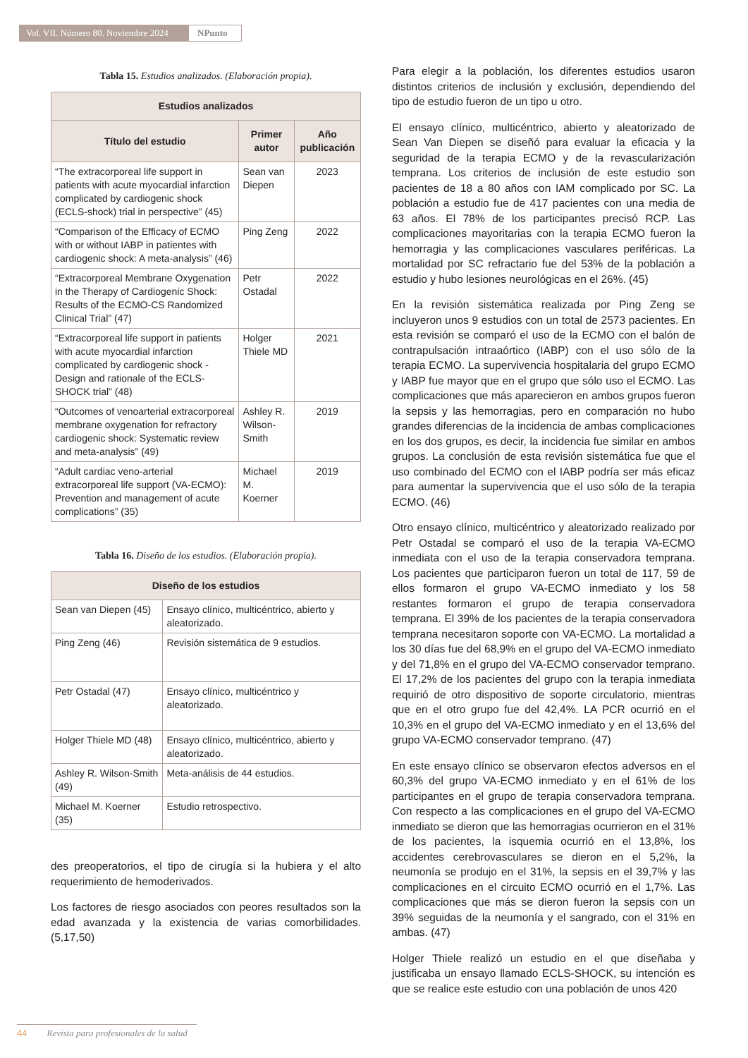Vol. VII. Número 80. Noviembre 2024
NPunto
Tabla 15. Estudios analizados. (Elaboración propia).
| Estudios analizados | | |
| --- | --- | --- |
| Título del estudio | Primer autor | Año publicación |
| “The extracorporeal life support in patients with acute myocardial infarction complicated by cardiogenic shock (ECLS-shock) trial in perspective” (45) | Sean van Diepen | 2023 |
| “Comparison of the Efficacy of ECMO with or without IABP in patientes with cardiogenic shock: A meta-analysis” (46) | Ping Zeng | 2022 |
| “Extracorporeal Membrane Oxygenation in the Therapy of Cardiogenic Shock: Results of the ECMO-CS Randomized Clinical Trial” (47) | Petr Ostadal | 2022 |
| “Extracorporeal life support in patients with acute myocardial infarction complicated by cardiogenic shock - Design and rationale of the ECLS-SHOCK trial” (48) | Holger Thiele MD | 2021 |
| “Outcomes of venoarterial extracorporeal membrane oxygenation for refractory cardiogenic shock: Systematic review and meta-analysis” (49) | Ashley R. Wilson-Smith | 2019 |
| “Adult cardiac veno-arterial extracorporeal life support (VA-ECMO): Prevention and management of acute complications” (35) | Michael M. Koerner | 2019 |
Tabla 16. Diseño de los estudios. (Elaboración propia).
| Diseño de los estudios | |
| --- | --- |
| Sean van Diepen (45) | Ensayo clínico, multicéntrico, abierto y aleatorizado. |
| Ping Zeng (46) | Revisión sistemática de 9 estudios. |
| Petr Ostadal (47) | Ensayo clínico, multicéntrico y aleatorizado. |
| Holger Thiele MD (48) | Ensayo clínico, multicéntrico, abierto y aleatorizado. |
| Ashley R. Wilson-Smith (49) | Meta-análisis de 44 estudios. |
| Michael M. Koerner (35) | Estudio retrospectivo. |
des preoperatorios, el tipo de cirugía si la hubiera y el alto requerimiento de hemoderivados.
Los factores de riesgo asociados con peores resultados son la edad avanzada y la existencia de varias comorbilidades. (5,17,50)
Para elegir a la población, los diferentes estudios usaron distintos criterios de inclusión y exclusión, dependiendo del tipo de estudio fueron de un tipo u otro.
El ensayo clínico, multicéntrico, abierto y aleatorizado de Sean Van Diepen se diseñó para evaluar la eficacia y la seguridad de la terapia ECMO y de la revascularización temprana. Los criterios de inclusión de este estudio son pacientes de 18 a 80 años con IAM complicado por SC. La población a estudio fue de 417 pacientes con una media de 63 años. El 78% de los participantes precisó RCP. Las complicaciones mayoritarias con la terapia ECMO fueron la hemorragia y las complicaciones vasculares periféricas. La mortalidad por SC refractario fue del 53% de la población a estudio y hubo lesiones neurológicas en el 26%. (45)
En la revisión sistemática realizada por Ping Zeng se incluyeron unos 9 estudios con un total de 2573 pacientes. En esta revisión se comparó el uso de la ECMO con el balón de contrapulsación intraaórtico (IABP) con el uso sólo de la terapia ECMO. La supervivencia hospitalaria del grupo ECMO y IABP fue mayor que en el grupo que sólo uso el ECMO. Las complicaciones que más aparecieron en ambos grupos fueron la sepsis y las hemorragias, pero en comparación no hubo grandes diferencias de la incidencia de ambas complicaciones en los dos grupos, es decir, la incidencia fue similar en ambos grupos. La conclusión de esta revisión sistemática fue que el uso combinado del ECMO con el IABP podría ser más eficaz para aumentar la supervivencia que el uso sólo de la terapia ECMO. (46)
Otro ensayo clínico, multicéntrico y aleatorizado realizado por Petr Ostadal se comparó el uso de la terapia VA-ECMO inmediata con el uso de la terapia conservadora temprana. Los pacientes que participaron fueron un total de 117, 59 de ellos formaron el grupo VA-ECMO inmediato y los 58 restantes formaron el grupo de terapia conservadora temprana. El 39% de los pacientes de la terapia conservadora temprana necesitaron soporte con VA-ECMO. La mortalidad a los 30 días fue del 68,9% en el grupo del VA-ECMO inmediato y del 71,8% en el grupo del VA-ECMO conservador temprano. El 17,2% de los pacientes del grupo con la terapia inmediata requirió de otro dispositivo de soporte circulatorio, mientras que en el otro grupo fue del 42,4%. LA PCR ocurrió en el 10,3% en el grupo del VA-ECMO inmediato y en el 13,6% del grupo VA-ECMO conservador temprano. (47)
En este ensayo clínico se observaron efectos adversos en el 60,3% del grupo VA-ECMO inmediato y en el 61% de los participantes en el grupo de terapia conservadora temprana. Con respecto a las complicaciones en el grupo del VA-ECMO inmediato se dieron que las hemorragias ocurrieron en el 31% de los pacientes, la isquemia ocurrió en el 13,8%, los accidentes cerebrovasculares se dieron en el 5,2%, la neumonía se produjo en el 31%, la sepsis en el 39,7% y las complicaciones en el circuito ECMO ocurrió en el 1,7%. Las complicaciones que más se dieron fueron la sepsis con un 39% seguidas de la neumonía y el sangrado, con el 31% en ambas. (47)
Holger Thiele realizó un estudio en el que diseñaba y justificaba un ensayo llamado ECLS-SHOCK, su intención es que se realice este estudio con una población de unos 420
44 Revista para profesionales de la salud